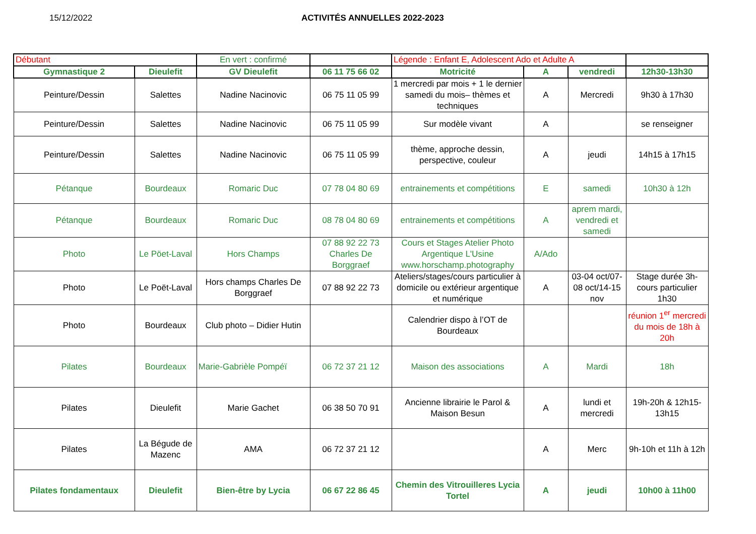15/12/2022 ACTIVITÉS ANNUELLES 2022-2023
| Débutant | | En vert : confirmé | | Légende : Enfant E, Adolescent Ado et Adulte A | | | |
| Gymnastique 2 | Dieulefit | GV Dieulefit | 06 11 75 66 02 | Motricité | A | vendredi | 12h30-13h30 |
| Peinture/Dessin | Salettes | Nadine Nacinovic | 06 75 11 05 99 | 1 mercredi par mois + 1 le dernier samedi du mois– thèmes et techniques | A | Mercredi | 9h30 à 17h30 |
| Peinture/Dessin | Salettes | Nadine Nacinovic | 06 75 11 05 99 | Sur modèle vivant | A | | se renseigner |
| Peinture/Dessin | Salettes | Nadine Nacinovic | 06 75 11 05 99 | thème, approche dessin, perspective, couleur | A | jeudi | 14h15 à 17h15 |
| Pétanque | Bourdeaux | Romaric Duc | 07 78 04 80 69 | entrainements et compétitions | E | samedi | 10h30 à 12h |
| Pétanque | Bourdeaux | Romaric Duc | 08 78 04 80 69 | entrainements et compétitions | A | aprem mardi, vendredi et samedi | |
| Photo | Le Pöet-Laval | Hors Champs | 07 88 92 22 73 Charles De Borggraef | Cours et Stages Atelier Photo Argentique L'Usine www.horschamp.photography | A/Ado | | |
| Photo | Le Poët-Laval | Hors champs Charles De Borggraef | 07 88 92 22 73 | Ateliers/stages/cours particulier à domicile ou extérieur argentique et numérique | A | 03-04 oct/07-08 oct/14-15 nov | Stage durée 3h-cours particulier 1h30 |
| Photo | Bourdeaux | Club photo – Didier Hutin | | Calendrier dispo à l’OT de Bourdeaux | | | réunion 1<sup>er</sup> mercredi du mois de 18h à 20h |
| Pilates | Bourdeaux | Marie-Gabrièle Pompéï | 06 72 37 21 12 | Maison des associations | A | Mardi | 18h |
| Pilates | Dieulefit | Marie Gachet | 06 38 50 70 91 | Ancienne librairie le Parol & Maison Besun | A | lundi et mercredi | 19h-20h & 12h15-13h15 |
| Pilates | La Bégude de Mazenc | AMA | 06 72 37 21 12 | | A | Merc | 9h-10h et 11h à 12h |
| Pilates fondamentaux | Dieulefit | Bien-être by Lycia | 06 67 22 86 45 | Chemin des Vitrouilleres Lycia Tortel | A | jeudi | 10h00 à 11h00 |